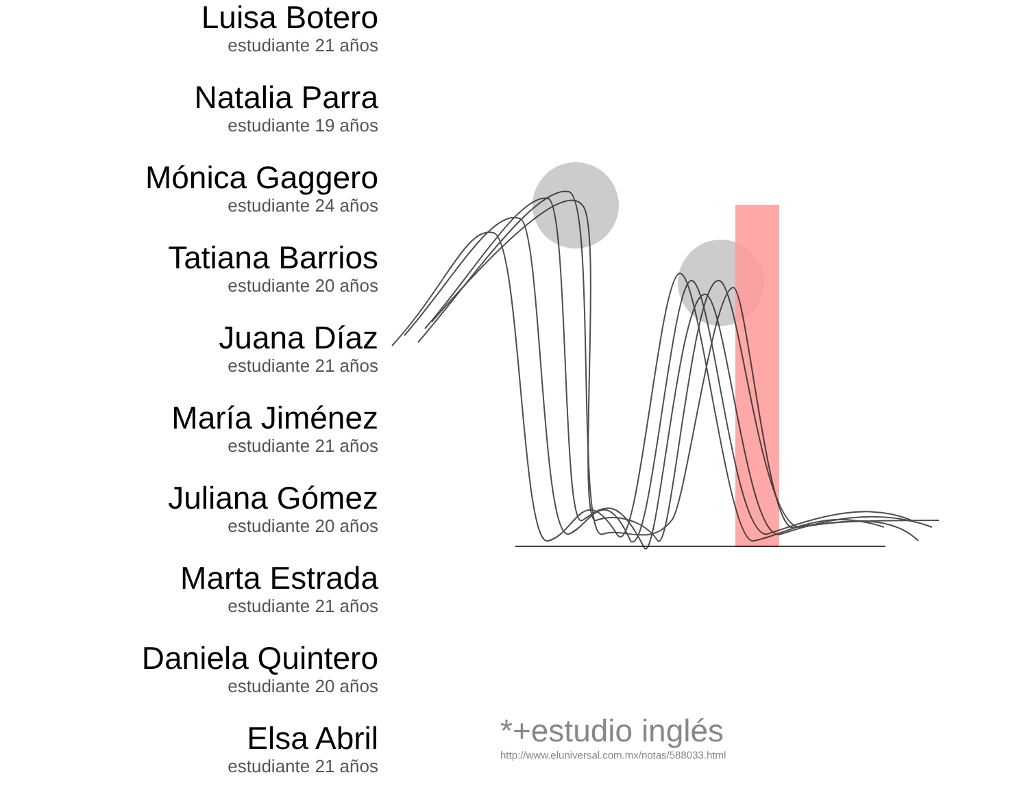Luisa Botero
estudiante 21 años
Natalia Parra
estudiante 19 años
Mónica Gaggero
estudiante 24 años
Tatiana Barrios
estudiante 20 años
Juana Díaz
estudiante 21 años
María Jiménez
estudiante 21 años
Juliana Gómez
estudiante 20 años
Marta Estrada
estudiante 21 años
Daniela Quintero
estudiante 20 años
Elsa Abril
estudiante 21 años
*+estudio inglés
http://www.eluniversal.com.mx/notas/588033.html